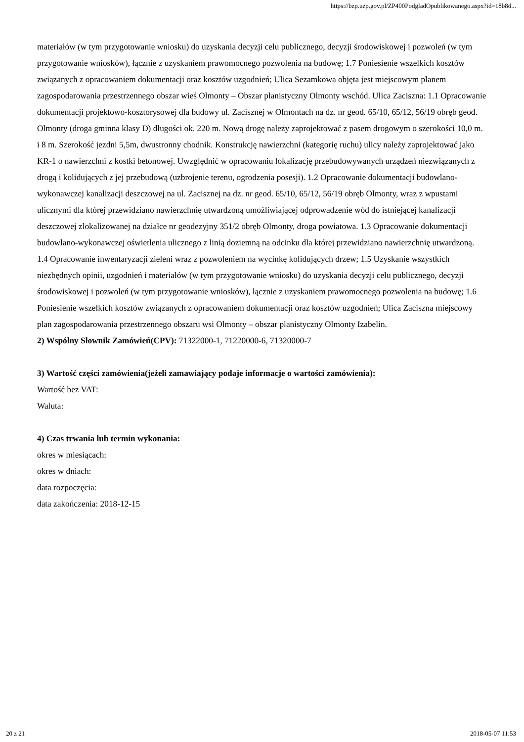https://bzp.uzp.gov.pl/ZP400PodgladOpublikowanego.aspx?id=18b8d...
materiałów (w tym przygotowanie wniosku) do uzyskania decyzji celu publicznego, decyzji środowiskowej i pozwoleń (w tym przygotowanie wniosków), łącznie z uzyskaniem prawomocnego pozwolenia na budowę; 1.7 Poniesienie wszelkich kosztów związanych z opracowaniem dokumentacji oraz kosztów uzgodnień; Ulica Sezamkowa objęta jest miejscowym planem zagospodarowania przestrzennego obszar wieś Olmonty – Obszar planistyczny Olmonty wschód. Ulica Zaciszna: 1.1 Opracowanie dokumentacji projektowo-kosztorysowej dla budowy ul. Zacisznej w Olmontach na dz. nr geod. 65/10, 65/12, 56/19 obręb geod. Olmonty (droga gminna klasy D) długości ok. 220 m. Nową drogę należy zaprojektować z pasem drogowym o szerokości 10,0 m. i 8 m. Szerokość jezdni 5,5m, dwustronny chodnik. Konstrukcję nawierzchni (kategorię ruchu) ulicy należy zaprojektować jako KR-1 o nawierzchni z kostki betonowej. Uwzględnić w opracowaniu lokalizację przebudowywanych urządzeń niezwiązanych z drogą i kolidujących z jej przebudową (uzbrojenie terenu, ogrodzenia posesji). 1.2 Opracowanie dokumentacji budowlano-wykonawczej kanalizacji deszczowej na ul. Zacisznej na dz. nr geod. 65/10, 65/12, 56/19 obręb Olmonty, wraz z wpustami ulicznymi dla której przewidziano nawierzchnię utwardzoną umożliwiającej odprowadzenie wód do istniejącej kanalizacji deszczowej zlokalizowanej na działce nr geodezyjny 351/2 obręb Olmonty, droga powiatowa. 1.3 Opracowanie dokumentacji budowlano-wykonawczej oświetlenia ulicznego z linią doziemną na odcinku dla której przewidziano nawierzchnię utwardzoną. 1.4 Opracowanie inwentaryzacji zieleni wraz z pozwoleniem na wycinkę kolidujących drzew; 1.5 Uzyskanie wszystkich niezbędnych opinii, uzgodnień i materiałów (w tym przygotowanie wniosku) do uzyskania decyzji celu publicznego, decyzji środowiskowej i pozwoleń (w tym przygotowanie wniosków), łącznie z uzyskaniem prawomocnego pozwolenia na budowę; 1.6 Poniesienie wszelkich kosztów związanych z opracowaniem dokumentacji oraz kosztów uzgodnień; Ulica Zaciszna miejscowy plan zagospodarowania przestrzennego obszaru wsi Olmonty – obszar planistyczny Olmonty Izabelin.
2) Wspólny Słownik Zamówień(CPV): 71322000-1, 71220000-6, 71320000-7
3) Wartość części zamówienia(jeżeli zamawiający podaje informacje o wartości zamówienia):
Wartość bez VAT:
Waluta:
4) Czas trwania lub termin wykonania:
okres w miesiącach:
okres w dniach:
data rozpoczęcia:
data zakończenia: 2018-12-15
20 z 21 2018-05-07 11:53